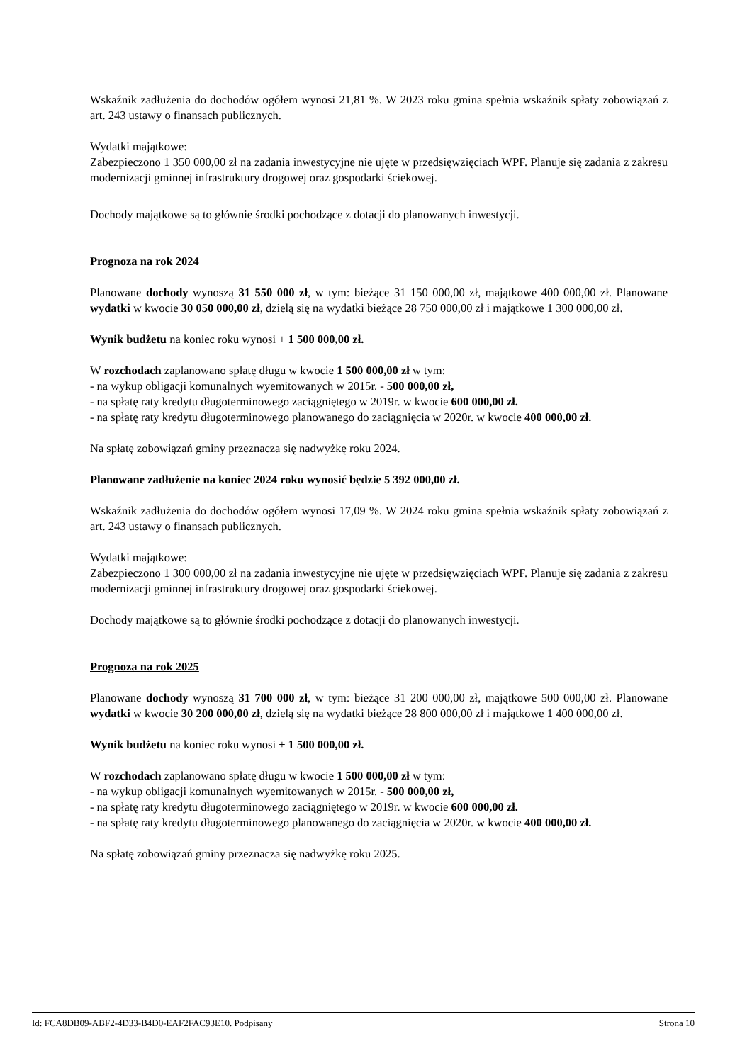Wskaźnik zadłużenia do dochodów ogółem wynosi 21,81 %. W 2023 roku gmina spełnia wskaźnik spłaty zobowiązań z art. 243 ustawy o finansach publicznych.
Wydatki majątkowe:
Zabezpieczono 1 350 000,00 zł na zadania inwestycyjne nie ujęte w przedsięwzięciach WPF. Planuje się zadania z zakresu modernizacji gminnej infrastruktury drogowej oraz gospodarki ściekowej.
Dochody majątkowe są to głównie środki pochodzące z dotacji do planowanych inwestycji.
Prognoza na rok 2024
Planowane dochody wynoszą 31 550 000 zł, w tym: bieżące 31 150 000,00 zł, majątkowe 400 000,00 zł. Planowane wydatki w kwocie 30 050 000,00 zł, dzielą się na wydatki bieżące 28 750 000,00 zł i majątkowe 1 300 000,00 zł.
Wynik budżetu na koniec roku wynosi + 1 500 000,00 zł.
W rozchodach zaplanowano spłatę długu w kwocie 1 500 000,00 zł w tym:
- na wykup obligacji komunalnych wyemitowanych w 2015r. - 500 000,00 zł,
- na spłatę raty kredytu długoterminowego zaciągniętego w 2019r. w kwocie 600 000,00 zł.
- na spłatę raty kredytu długoterminowego planowanego do zaciągnięcia w 2020r. w kwocie 400 000,00 zł.
Na spłatę zobowiązań gminy przeznacza się nadwyżkę roku 2024.
Planowane zadłużenie na koniec 2024 roku wynosić będzie 5 392 000,00 zł.
Wskaźnik zadłużenia do dochodów ogółem wynosi 17,09 %. W 2024 roku gmina spełnia wskaźnik spłaty zobowiązań z art. 243 ustawy o finansach publicznych.
Wydatki majątkowe:
Zabezpieczono 1 300 000,00 zł na zadania inwestycyjne nie ujęte w przedsięwzięciach WPF. Planuje się zadania z zakresu modernizacji gminnej infrastruktury drogowej oraz gospodarki ściekowej.
Dochody majątkowe są to głównie środki pochodzące z dotacji do planowanych inwestycji.
Prognoza na rok 2025
Planowane dochody wynoszą 31 700 000 zł, w tym: bieżące 31 200 000,00 zł, majątkowe 500 000,00 zł. Planowane wydatki w kwocie 30 200 000,00 zł, dzielą się na wydatki bieżące 28 800 000,00 zł i majątkowe 1 400 000,00 zł.
Wynik budżetu na koniec roku wynosi + 1 500 000,00 zł.
W rozchodach zaplanowano spłatę długu w kwocie 1 500 000,00 zł w tym:
- na wykup obligacji komunalnych wyemitowanych w 2015r. - 500 000,00 zł,
- na spłatę raty kredytu długoterminowego zaciągniętego w 2019r. w kwocie 600 000,00 zł.
- na spłatę raty kredytu długoterminowego planowanego do zaciągnięcia w 2020r. w kwocie 400 000,00 zł.
Na spłatę zobowiązań gminy przeznacza się nadwyżkę roku 2025.
Id: FCA8DB09-ABF2-4D33-B4D0-EAF2FAC93E10. Podpisany Strona 10